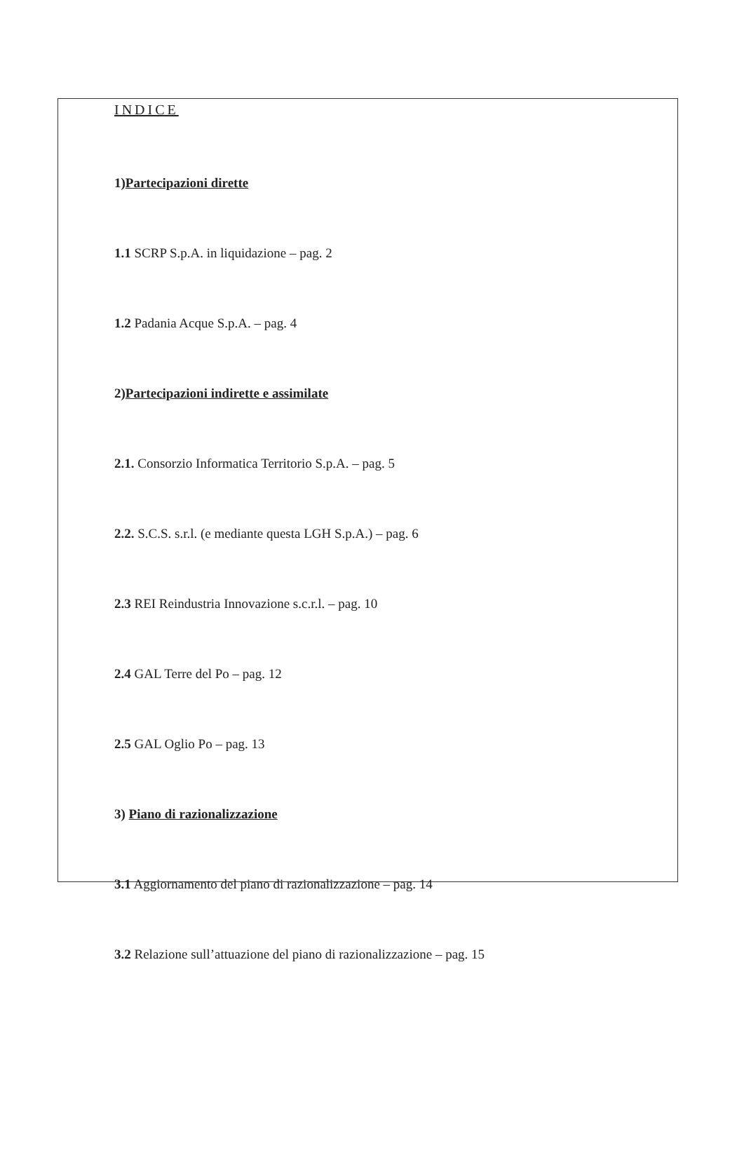INDICE
1)Partecipazioni dirette
1.1 SCRP S.p.A. in liquidazione – pag. 2
1.2 Padania Acque S.p.A. – pag. 4
2)Partecipazioni indirette e assimilate
2.1. Consorzio Informatica Territorio S.p.A. – pag. 5
2.2. S.C.S. s.r.l. (e mediante questa LGH S.p.A.) – pag. 6
2.3 REI Reindustria Innovazione s.c.r.l. – pag. 10
2.4 GAL Terre del Po – pag. 12
2.5 GAL Oglio Po – pag. 13
3) Piano di razionalizzazione
3.1 Aggiornamento del piano di razionalizzazione – pag. 14
3.2 Relazione sull’attuazione del piano di razionalizzazione – pag. 15